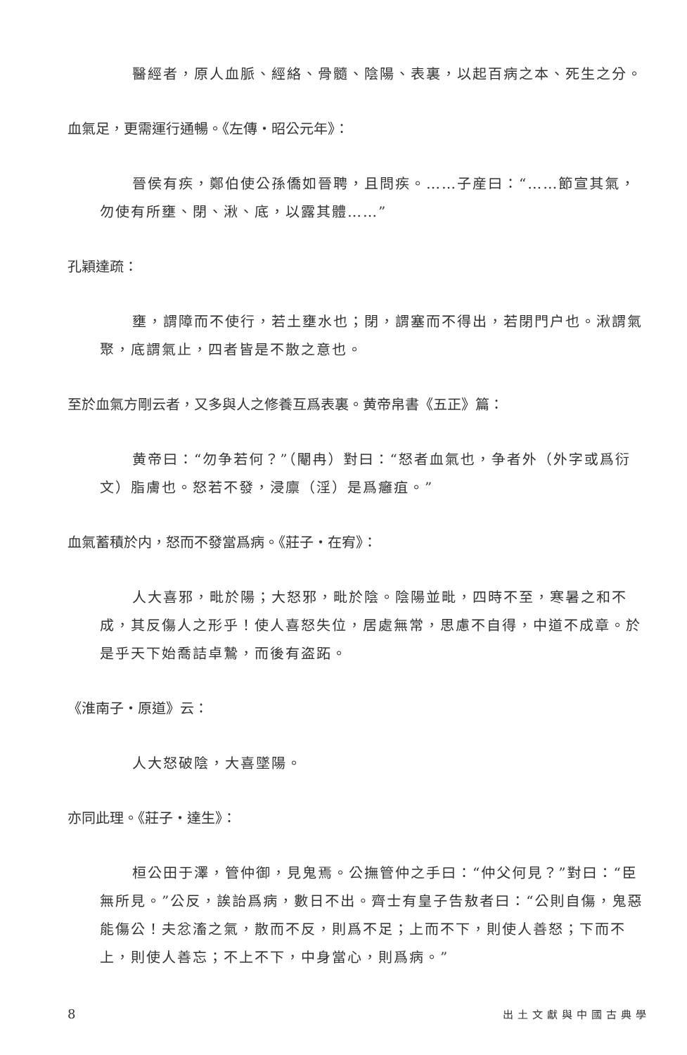醫經者，原人血脈、經絡、骨髓、陰陽、表裏，以起百病之本、死生之分。
血氣足，更需運行通暢。《左傳・昭公元年》：
晉侯有疾，鄭伯使公孫僑如晉聘，且問疾。……子産曰：“……節宣其氣，勿使有所壅、閉、湫、底，以露其體……”
孔穎達疏：
壅，謂障而不使行，若土壅水也；閉，謂塞而不得出，若閉門户也。湫謂氣聚，底謂氣止，四者皆是不散之意也。
至於血氣方剛云者，又多與人之修養互爲表裏。黄帝帛書《五正》篇：
黄帝曰：“勿争若何？”（閹冉）對曰：“怒者血氣也，争者外（外字或爲衍文）脂膚也。怒若不發，浸廪（淫）是爲癰疽。”
血氣蓄積於内，怒而不發當爲病。《莊子・在宥》：
人大喜邪，毗於陽；大怒邪，毗於陰。陰陽並毗，四時不至，寒暑之和不成，其反傷人之形乎！使人喜怒失位，居處無常，思慮不自得，中道不成章。於是乎天下始喬詰卓鷙，而後有盗跖。
《淮南子・原道》云：
人大怒破陰，大喜墜陽。
亦同此理。《莊子・達生》：
桓公田于澤，管仲御，見鬼焉。公撫管仲之手曰：“仲父何見？”對曰：“臣無所見。”公反，誒詒爲病，數日不出。齊士有皇子告敖者曰：“公則自傷，鬼惡能傷公！夫忿滀之氣，散而不反，則爲不足；上而不下，則使人善怒；下而不上，則使人善忘；不上不下，中身當心，則爲病。”
8 出土文獻與中國古典學